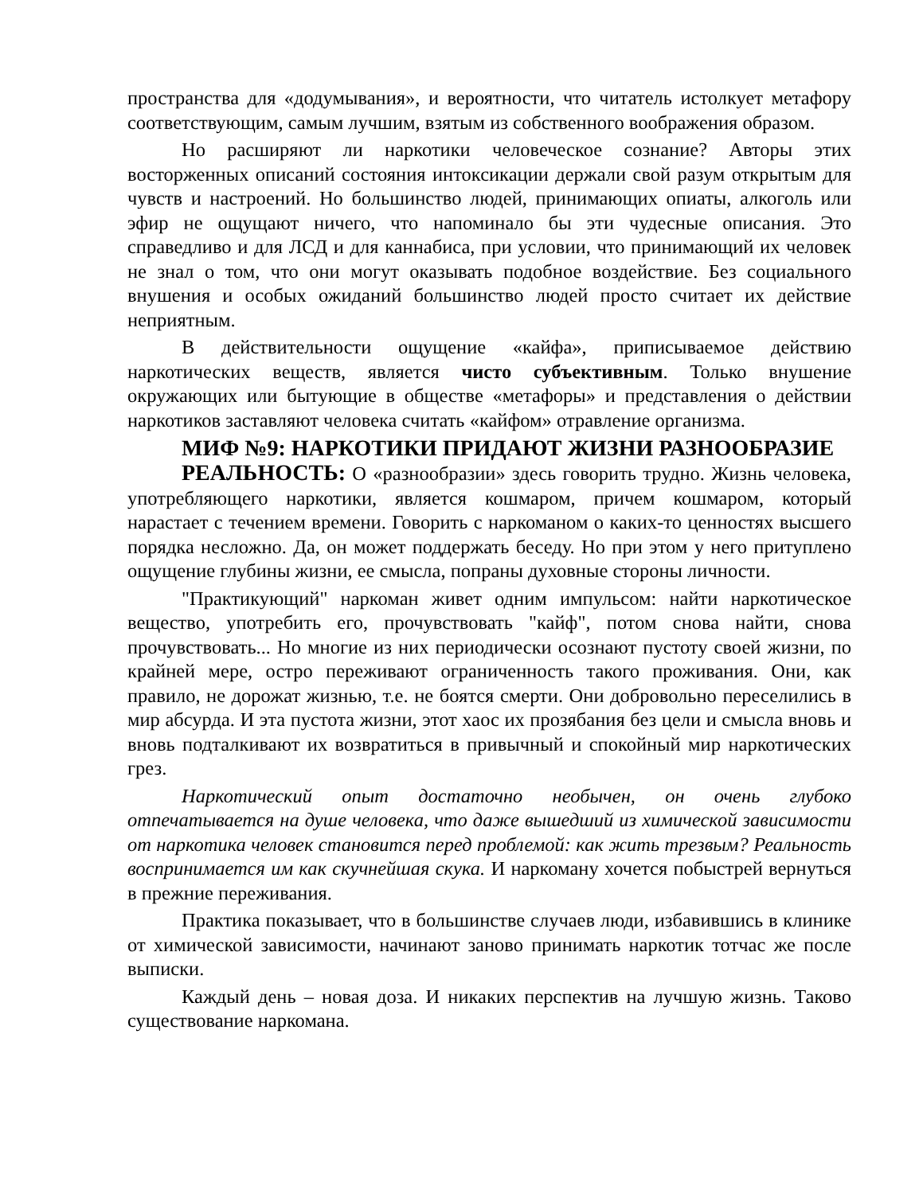пространства для «додумывания», и вероятности, что читатель истолкует метафору соответствующим, самым лучшим, взятым из собственного воображения образом.
Но расширяют ли наркотики человеческое сознание? Авторы этих восторженных описаний состояния интоксикации держали свой разум открытым для чувств и настроений. Но большинство людей, принимающих опиаты, алкоголь или эфир не ощущают ничего, что напоминало бы эти чудесные описания. Это справедливо и для ЛСД и для каннабиса, при условии, что принимающий их человек не знал о том, что они могут оказывать подобное воздействие. Без социального внушения и особых ожиданий большинство людей просто считает их действие неприятным.
В действительности ощущение «кайфа», приписываемое действию наркотических веществ, является чисто субъективным. Только внушение окружающих или бытующие в обществе «метафоры» и представления о действии наркотиков заставляют человека считать «кайфом» отравление организма.
МИФ №9: НАРКОТИКИ ПРИДАЮТ ЖИЗНИ РАЗНООБРАЗИЕ
РЕАЛЬНОСТЬ: О «разнообразии» здесь говорить трудно. Жизнь человека, употребляющего наркотики, является кошмаром, причем кошмаром, который нарастает с течением времени. Говорить с наркоманом о каких-то ценностях высшего порядка несложно. Да, он может поддержать беседу. Но при этом у него притуплено ощущение глубины жизни, ее смысла, попраны духовные стороны личности.
"Практикующий" наркоман живет одним импульсом: найти наркотическое вещество, употребить его, прочувствовать "кайф", потом снова найти, снова прочувствовать... Но многие из них периодически осознают пустоту своей жизни, по крайней мере, остро переживают ограниченность такого проживания. Они, как правило, не дорожат жизнью, т.е. не боятся смерти. Они добровольно переселились в мир абсурда. И эта пустота жизни, этот хаос их прозябания без цели и смысла вновь и вновь подталкивают их возвратиться в привычный и спокойный мир наркотических грез.
Наркотический опыт достаточно необычен, он очень глубоко отпечатывается на душе человека, что даже вышедший из химической зависимости от наркотика человек становится перед проблемой: как жить трезвым? Реальность воспринимается им как скучнейшая скука. И наркоману хочется побыстрей вернуться в прежние переживания.
Практика показывает, что в большинстве случаев люди, избавившись в клинике от химической зависимости, начинают заново принимать наркотик тотчас же после выписки.
Каждый день – новая доза. И никаких перспектив на лучшую жизнь. Таково существование наркомана.